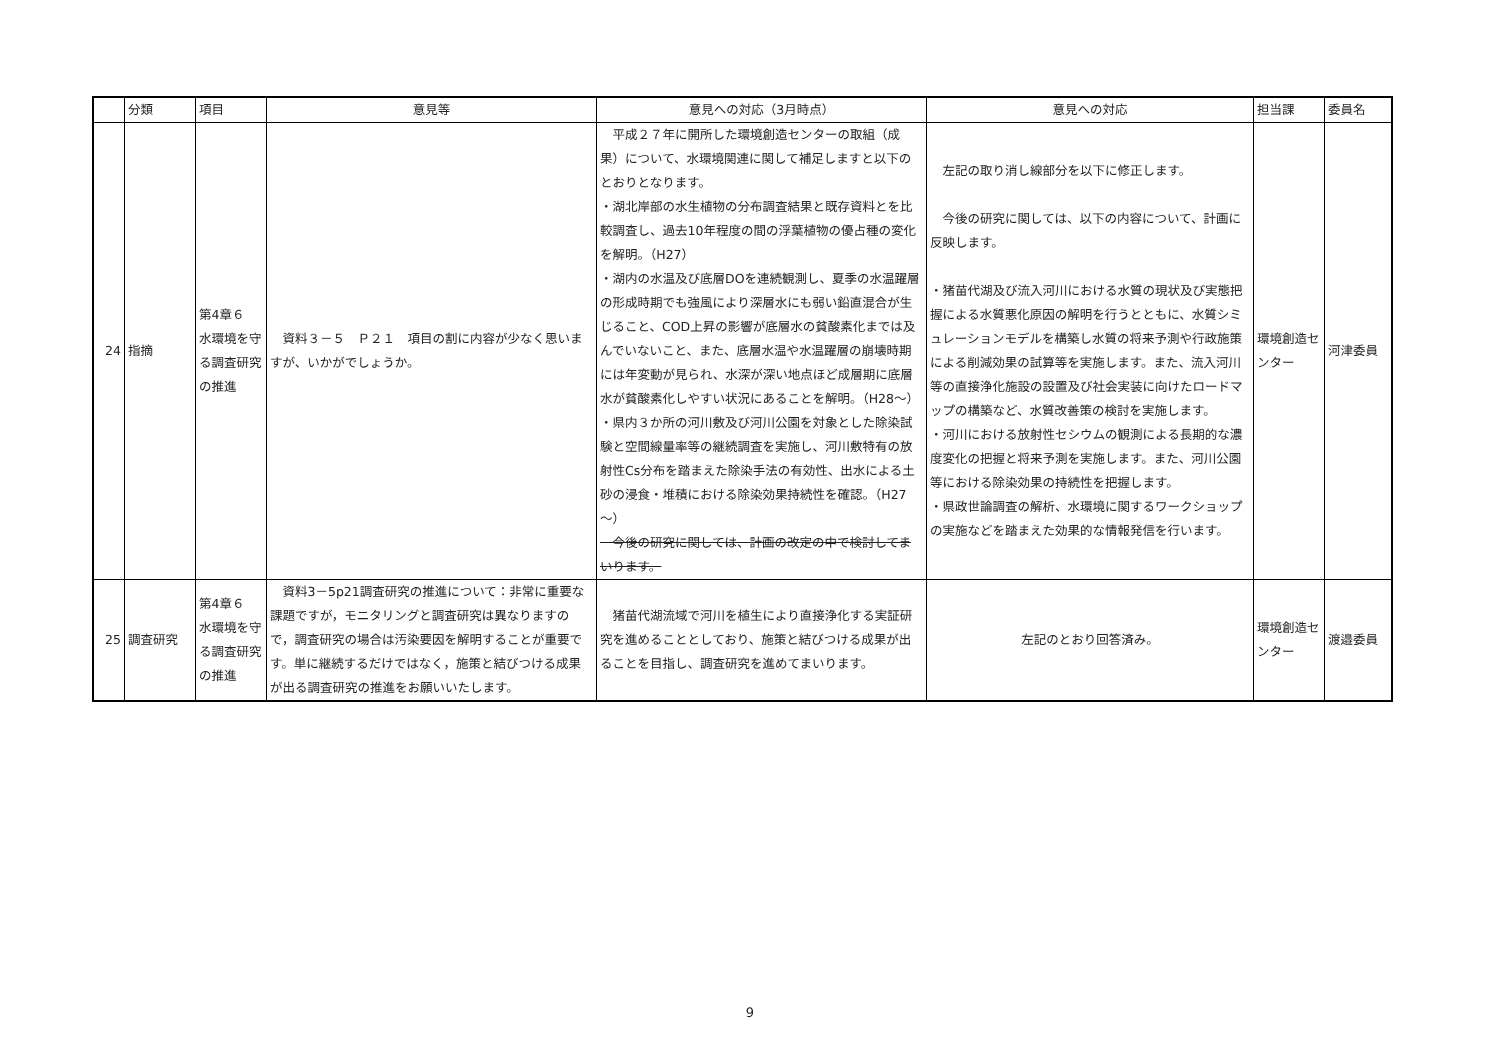| | 分類 | 項目 | 意見等 | 意見への対応（3月時点） | 意見への対応 | 担当課 | 委員名 |
| --- | --- | --- | --- | --- | --- | --- | --- |
| 24 | 指摘 | 第4章６ 水環境を守る調査研究の推進 | 資料３－５ Ｐ２１ 項目の割に内容が少なく思いますが、いかがでしょうか。 | 平成２７年に開所した環境創造センターの取組（成果）について、水環境関連に関して補足しますと以下のとおりとなります。 ・湖北岸部の水生植物の分布調査結果と既存資料とを比較調査し、過去10年程度の間の浮葉植物の優占種の変化を解明。（H27） ・湖内の水温及び底層DOを連続観測し、夏季の水温躍層の形成時期でも強風により深層水にも弱い鉛直混合が生じること、COD上昇の影響が底層水の貧酸素化までは及んでいないこと、また、底層水温や水温躍層の崩壊時期には年変動が見られ、水深が深い地点ほど成層期に底層水が貧酸素化しやすい状況にあることを解明。（H28～） ・県内３か所の河川敷及び河川公園を対象とした除染試験と空間線量率等の継続調査を実施し、河川敷特有の放射性Cs分布を踏まえた除染手法の有効性、出水による土砂の浸食・堆積における除染効果持続性を確認。（H27～） 今後の研究に関しては、計画の改定の中で検討してまいります。 | 左記の取り消し線部分を以下に修正します。 今後の研究に関しては、以下の内容について、計画に反映します。 ・猪苗代湖及び流入河川における水質の現状及び実態把握による水質悪化原因の解明を行うとともに、水質シミュレーションモデルを構築し水質の将来予測や行政施策による削減効果の試算等を実施します。また、流入河川等の直接浄化施設の設置及び社会実装に向けたロードマップの構築など、水質改善策の検討を実施します。 ・河川における放射性セシウムの観測による長期的な濃度変化の把握と将来予測を実施します。また、河川公園等における除染効果の持続性を把握します。 ・県政世論調査の解析、水環境に関するワークショップの実施などを踏まえた効果的な情報発信を行います。 | 環境創造センター | 河津委員 |
| 25 | 調査研究 | 第4章６ 水環境を守る調査研究の推進 | 資料3－5p21調査研究の推進について：非常に重要な課題ですが，モニタリングと調査研究は異なりますので，調査研究の場合は汚染要因を解明することが重要です。単に継続するだけではなく，施策と結びつける成果が出る調査研究の推進をお願いいたします。 | 猪苗代湖流域で河川を植生により直接浄化する実証研究を進めることとしており、施策と結びつける成果が出ることを目指し、調査研究を進めてまいります。 | 左記のとおり回答済み。 | 環境創造センター | 渡邉委員 |
9